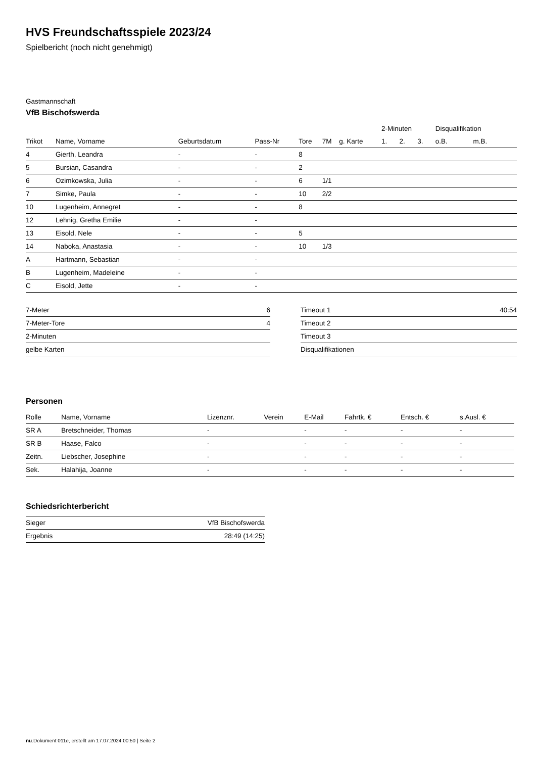HVS Freundschaftsspiele 2023/24
Spielbericht (noch nicht genehmigt)
Gastmannschaft
VfB Bischofswerda
| | | | | | | | 2-Minuten | | | Disqualifikation | |
| --- | --- | --- | --- | --- | --- | --- | --- | --- | --- | --- | --- |
| Trikot | Name, Vorname | Geburtsdatum | Pass-Nr | Tore | 7M | g. Karte | 1. | 2. | 3. | o.B. | m.B. |
| 4 | Gierth, Leandra | - | - | 8 | | | | | | | |
| 5 | Bursian, Casandra | - | - | 2 | | | | | | | |
| 6 | Ozimkowska, Julia | - | - | 6 | 1/1 | | | | | | |
| 7 | Simke, Paula | - | - | 10 | 2/2 | | | | | | |
| 10 | Lugenheim, Annegret | - | - | 8 | | | | | | | |
| 12 | Lehnig, Gretha Emilie | - | - | | | | | | | | |
| 13 | Eisold, Nele | - | - | 5 | | | | | | | |
| 14 | Naboka, Anastasia | - | - | 10 | 1/3 | | | | | | |
| A | Hartmann, Sebastian | - | - | | | | | | | | |
| B | Lugenheim, Madeleine | - | - | | | | | | | | |
| C | Eisold, Jette | - | - | | | | | | | | |
| 7-Meter | 6 |
| 7-Meter-Tore | 4 |
| 2-Minuten | |
| gelbe Karten | |
| Timeout 1 | 40:54 |
| Timeout 2 | |
| Timeout 3 | |
| Disqualifikationen | |
Personen
| Rolle | Name, Vorname | Lizenznr. | Verein | E-Mail | Fahrtk. € | Entsch. € | s.Ausl. € |
| --- | --- | --- | --- | --- | --- | --- | --- |
| SR A | Bretschneider, Thomas | - | | - | - | - | - |
| SR B | Haase, Falco | - | | - | - | - | - |
| Zeitn. | Liebscher, Josephine | - | | - | - | - | - |
| Sek. | Halahija, Joanne | - | | - | - | - | - |
Schiedsrichterbericht
| Sieger | VfB Bischofswerda |
| Ergebnis | 28:49 (14:25) |
nu.Dokument 011e, erstellt am 17.07.2024 00:50 | Seite 2